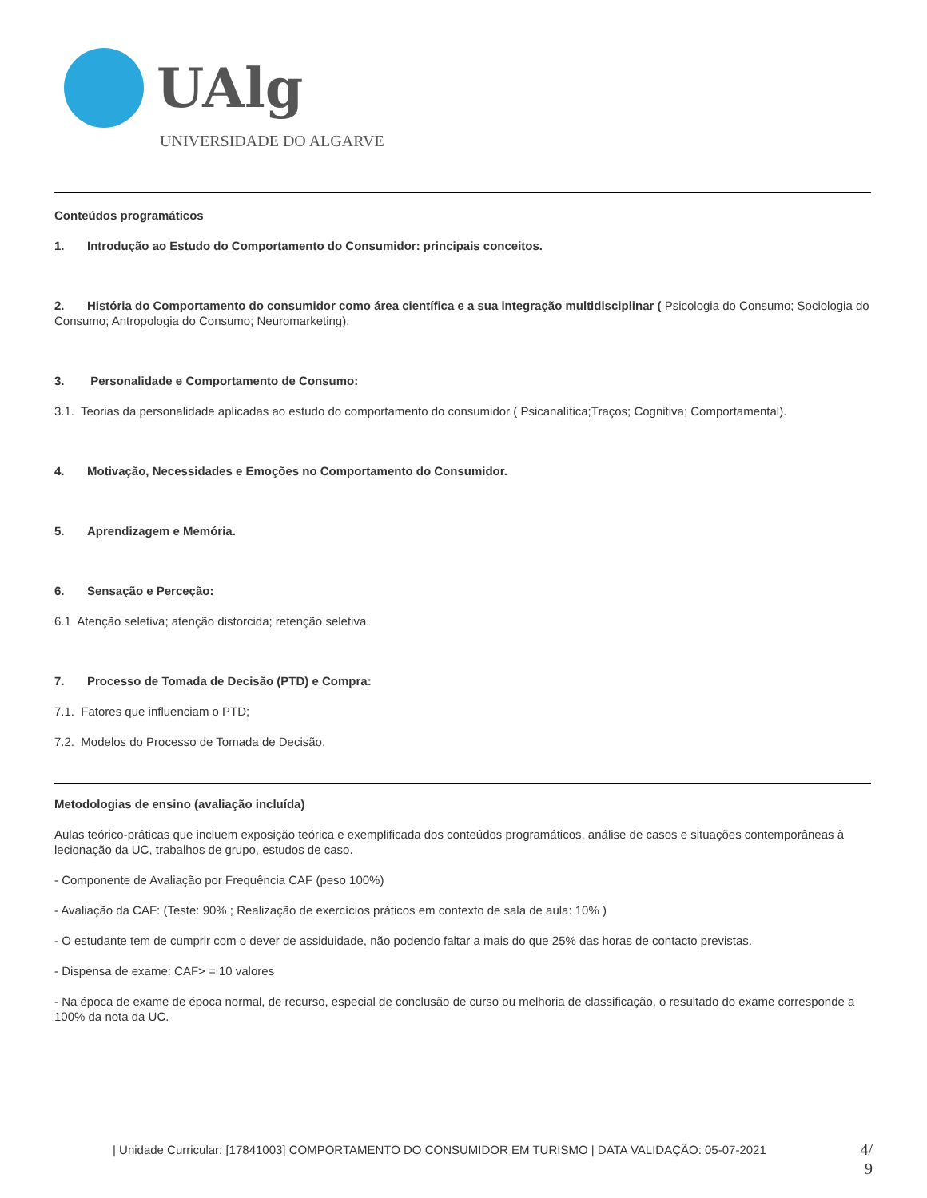UAlg
UNIVERSIDADE DO ALGARVE
Conteúdos programáticos
1. Introdução ao Estudo do Comportamento do Consumidor: principais conceitos.
2. História do Comportamento do consumidor como área científica e a sua integração multidisciplinar ( Psicologia do Consumo; Sociologia do Consumo; Antropologia do Consumo; Neuromarketing).
3. Personalidade e Comportamento de Consumo:
3.1. Teorias da personalidade aplicadas ao estudo do comportamento do consumidor ( Psicanalítica;Traços; Cognitiva; Comportamental).
4. Motivação, Necessidades e Emoções no Comportamento do Consumidor.
5. Aprendizagem e Memória.
6. Sensação e Perceção:
6.1 Atenção seletiva; atenção distorcida; retenção seletiva.
7. Processo de Tomada de Decisão (PTD) e Compra:
7.1. Fatores que influenciam o PTD;
7.2. Modelos do Processo de Tomada de Decisão.
Metodologias de ensino (avaliação incluída)
Aulas teórico-práticas que incluem exposição teórica e exemplificada dos conteúdos programáticos, análise de casos e situações contemporâneas à lecionação da UC, trabalhos de grupo, estudos de caso.
- Componente de Avaliação por Frequência CAF (peso 100%)
- Avaliação da CAF: (Teste: 90% ; Realização de exercícios práticos em contexto de sala de aula: 10% )
- O estudante tem de cumprir com o dever de assiduidade, não podendo faltar a mais do que 25% das horas de contacto previstas.
- Dispensa de exame: CAF> = 10 valores
- Na época de exame de época normal, de recurso, especial de conclusão de curso ou melhoria de classificação, o resultado do exame corresponde a 100% da nota da UC.
| Unidade Curricular: [17841003] COMPORTAMENTO DO CONSUMIDOR EM TURISMO | DATA VALIDAÇÃO: 05-07-2021
4/ 9